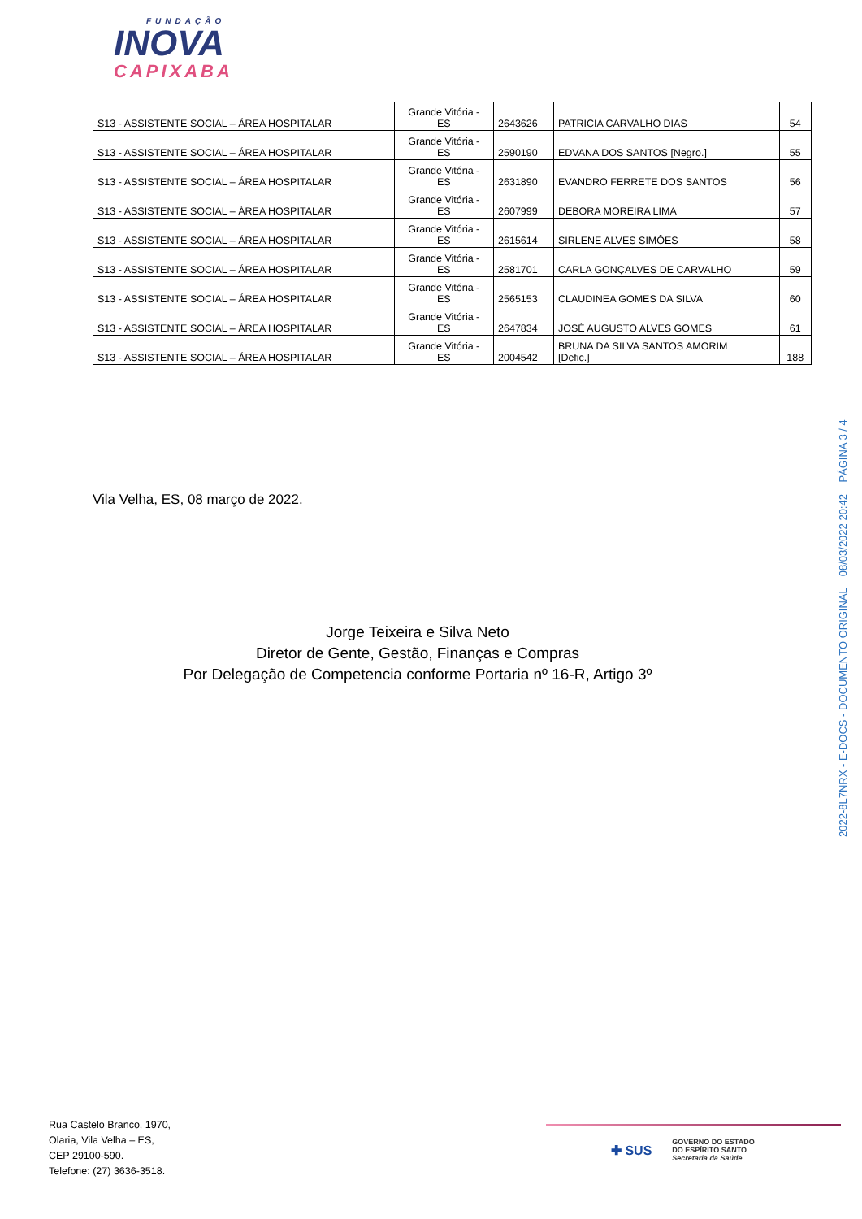FUNDAÇÃO
INOVA
CAPIXABA
| S13 - ASSISTENTE SOCIAL – ÁREA HOSPITALAR | Grande Vitória - ES | 2643626 | PATRICIA CARVALHO DIAS | 54 |
| S13 - ASSISTENTE SOCIAL – ÁREA HOSPITALAR | Grande Vitória - ES | 2590190 | EDVANA DOS SANTOS [Negro.] | 55 |
| S13 - ASSISTENTE SOCIAL – ÁREA HOSPITALAR | Grande Vitória - ES | 2631890 | EVANDRO FERRETE DOS SANTOS | 56 |
| S13 - ASSISTENTE SOCIAL – ÁREA HOSPITALAR | Grande Vitória - ES | 2607999 | DEBORA MOREIRA LIMA | 57 |
| S13 - ASSISTENTE SOCIAL – ÁREA HOSPITALAR | Grande Vitória - ES | 2615614 | SIRLENE ALVES SIMÔES | 58 |
| S13 - ASSISTENTE SOCIAL – ÁREA HOSPITALAR | Grande Vitória - ES | 2581701 | CARLA GONÇALVES DE CARVALHO | 59 |
| S13 - ASSISTENTE SOCIAL – ÁREA HOSPITALAR | Grande Vitória - ES | 2565153 | CLAUDINEA GOMES DA SILVA | 60 |
| S13 - ASSISTENTE SOCIAL – ÁREA HOSPITALAR | Grande Vitória - ES | 2647834 | JOSÉ AUGUSTO ALVES GOMES | 61 |
| S13 - ASSISTENTE SOCIAL – ÁREA HOSPITALAR | Grande Vitória - ES | 2004542 | BRUNA DA SILVA SANTOS AMORIM [Defic.] | 188 |
Vila Velha, ES, 08 março de 2022.
Jorge Teixeira e Silva Neto
Diretor de Gente, Gestão, Finanças e Compras
Por Delegação de Competencia conforme Portaria nº 16-R, Artigo 3º
2022-8L7NRX - E-DOCS - DOCUMENTO ORIGINAL 08/03/2022 20:42 PÁGINA 3 / 4
Rua Castelo Branco, 1970,
Olaria, Vila Velha – ES,
CEP 29100-590.
Telefone: (27) 3636-3518.
✚ SUS GOVERNO DO ESTADO
DO ESPÍRITO SANTO
Secretaria da Saúde